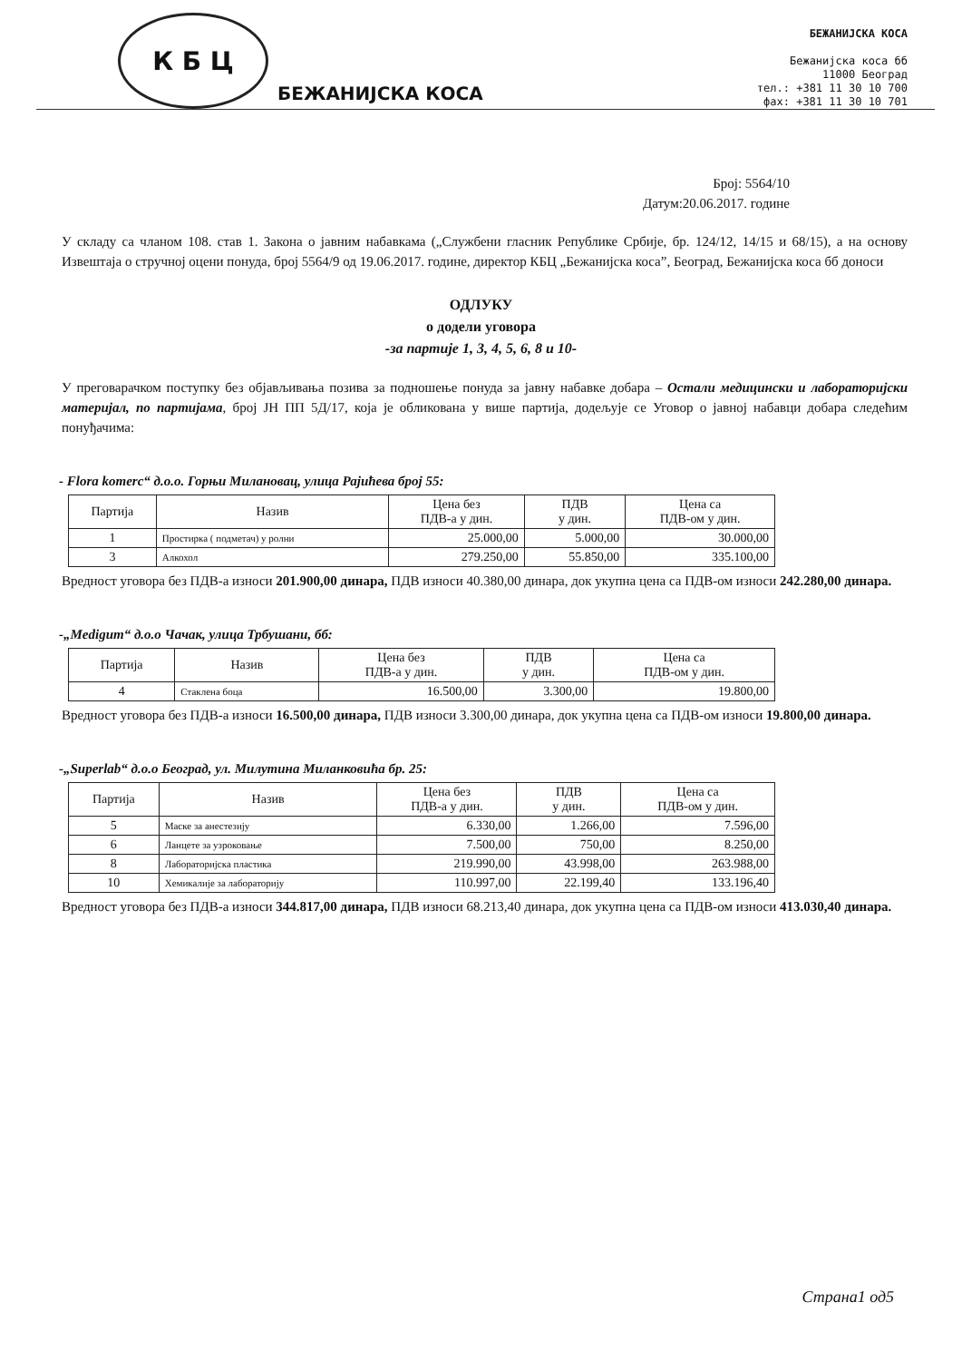К Б Ц
БЕЖАНИЈСКА КОСА
БЕЖАНИЈСКА КОСА
Бежанијска коса бб
11000 Београд
тел.: +381 11 30 10 700
фах: +381 11 30 10 701
Број: 5564/10
Датум:20.06.2017. године
У складу са чланом 108. став 1. Закона о јавним набавкама („Службени гласник Републике Србије, бр. 124/12, 14/15 и 68/15), а на основу Извештаја о стручној оцени понуда, број 5564/9 од 19.06.2017. године, директор КБЦ „Бежанијска коса”, Београд, Бежанијска коса бб доноси
ОДЛУКУ
о додели уговора
-за партије 1, 3, 4, 5, 6, 8 и 10-
У преговарачком поступку без објављивања позива за подношење понуда за јавну набавке добара – Остали медицински и лабораторијски материјал, по партијама, број ЈН ПП 5Д/17, која је обликована у више партија, додељује се Уговор о јавној набавци добара следећим понуђачима:
- Flora komerc“ д.о.о. Горњи Милановац, улица Рајићева број 55:
| Партија | Назив | Цена без ПДВ-а у дин. | ПДВ у дин. | Цена са ПДВ-ом у дин. |
| --- | --- | --- | --- | --- |
| 1 | Простирка ( подметач) у ролни | 25.000,00 | 5.000,00 | 30.000,00 |
| 3 | Алкохол | 279.250,00 | 55.850,00 | 335.100,00 |
Вредност уговора без ПДВ-а износи 201.900,00 динара, ПДВ износи 40.380,00 динара, док укупна цена са ПДВ-ом износи 242.280,00 динара.
-„Medigum“ д.о.о Чачак, улица Трбушани, бб:
| Партија | Назив | Цена без ПДВ-а у дин. | ПДВ у дин. | Цена са ПДВ-ом у дин. |
| --- | --- | --- | --- | --- |
| 4 | Стаклена боца | 16.500,00 | 3.300,00 | 19.800,00 |
Вредност уговора без ПДВ-а износи 16.500,00 динара, ПДВ износи 3.300,00 динара, док укупна цена са ПДВ-ом износи 19.800,00 динара.
-„Superlab“ д.о.о Београд, ул. Милутина Миланковића бр. 25:
| Партија | Назив | Цена без ПДВ-а у дин. | ПДВ у дин. | Цена са ПДВ-ом у дин. |
| --- | --- | --- | --- | --- |
| 5 | Маске за анестезију | 6.330,00 | 1.266,00 | 7.596,00 |
| 6 | Ланцете за узроковање | 7.500,00 | 750,00 | 8.250,00 |
| 8 | Лабораторијска пластика | 219.990,00 | 43.998,00 | 263.988,00 |
| 10 | Хемикалије за лабораторију | 110.997,00 | 22.199,40 | 133.196,40 |
Вредност уговора без ПДВ-а износи 344.817,00 динара, ПДВ износи 68.213,40 динара, док укупна цена са ПДВ-ом износи 413.030,40 динара.
Страна1 од5